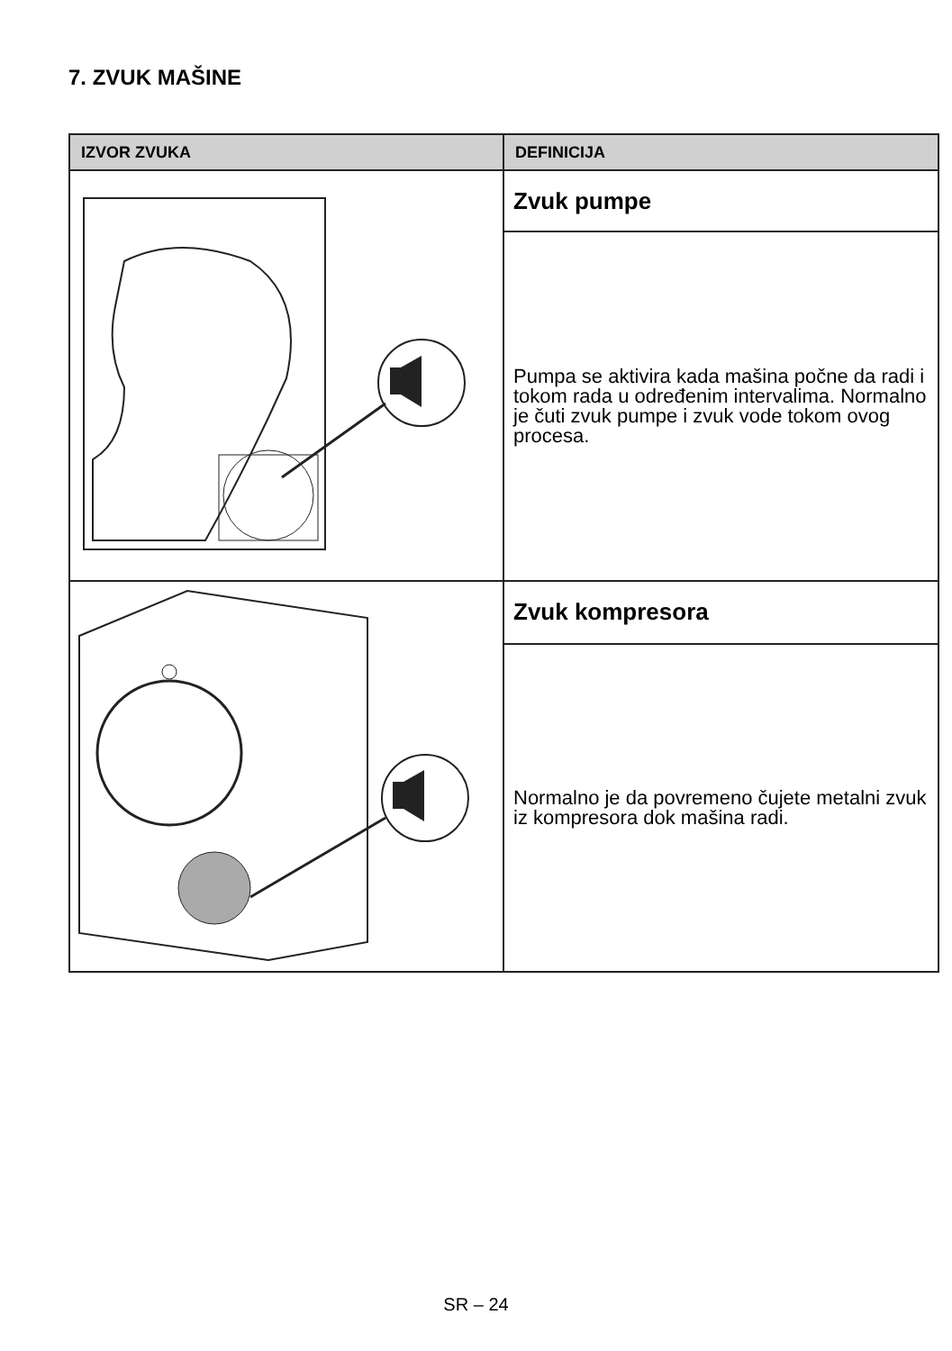7. ZVUK MAŠINE
| IZVOR ZVUKA | DEFINICIJA |
| --- | --- |
| | Zvuk pumpe |
| | Pumpa se aktivira kada mašina počne da radi i tokom rada u određenim intervalima. Normalno je čuti zvuk pumpe i zvuk vode tokom ovog procesa. |
| | Zvuk kompresora |
| | Normalno je da povremeno čujete metalni zvuk iz kompresora dok mašina radi. |
SR – 24